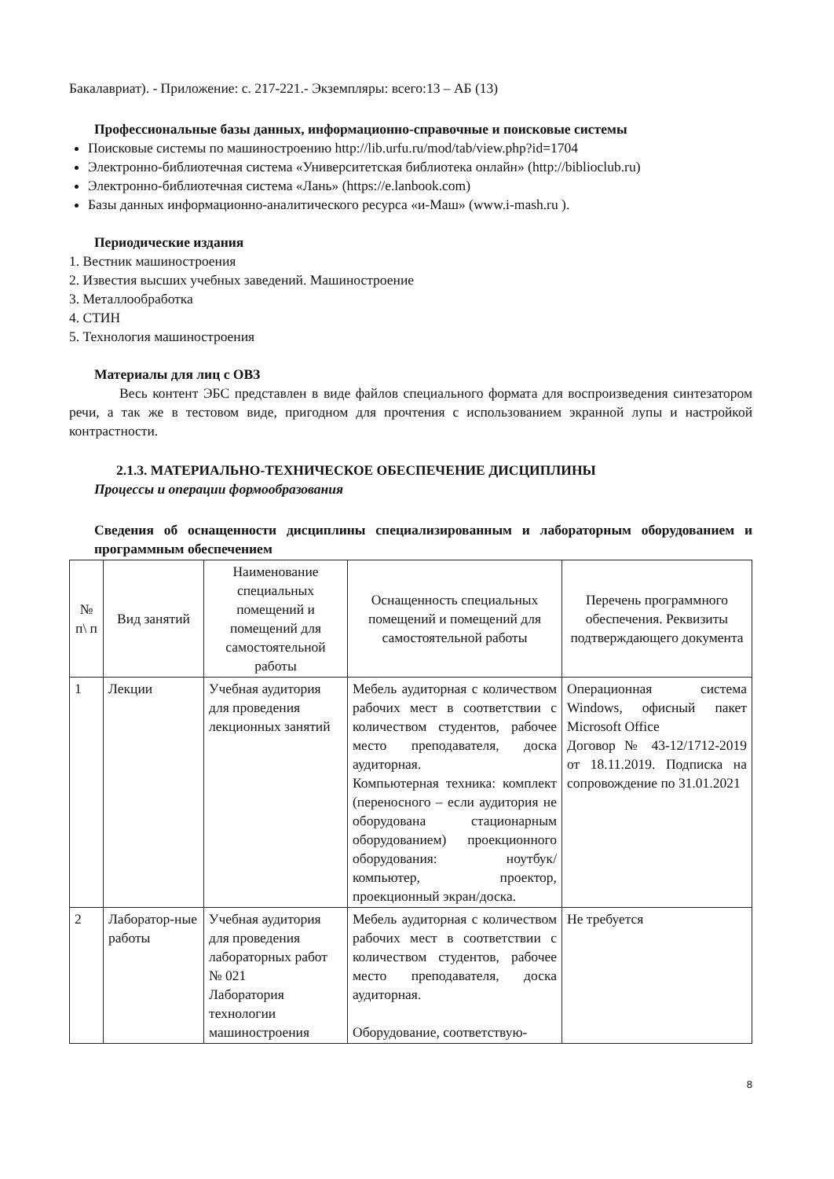Бакалавриат). - Приложение: с. 217-221.- Экземпляры: всего:13 – АБ (13)
Профессиональные базы данных, информационно-справочные и поисковые системы
Поисковые системы по машиностроению http://lib.urfu.ru/mod/tab/view.php?id=1704
Электронно-библиотечная система «Университетская библиотека онлайн» (http://biblioclub.ru)
Электронно-библиотечная система «Лань» (https://e.lanbook.com)
Базы данных информационно-аналитического ресурса «и-Маш» (www.i-mash.ru ).
Периодические издания
1. Вестник машиностроения
2. Известия высших учебных заведений. Машиностроение
3. Металлообработка
4. СТИН
5. Технология машиностроения
Материалы для лиц с ОВЗ
Весь контент ЭБС представлен в виде файлов специального формата для воспроизведения синтезатором речи, а так же в тестовом виде, пригодном для прочтения с использованием экранной лупы и настройкой контрастности.
2.1.3. МАТЕРИАЛЬНО-ТЕХНИЧЕСКОЕ ОБЕСПЕЧЕНИЕ ДИСЦИПЛИНЫ
Процессы и операции формообразования
Сведения об оснащенности дисциплины специализированным и лабораторным оборудованием и программным обеспечением
| № п\ п | Вид занятий | Наименование специальных помещений и помещений для самостоятельной работы | Оснащенность специальных помещений и помещений для самостоятельной работы | Перечень программного обеспечения. Реквизиты подтверждающего документа |
| --- | --- | --- | --- | --- |
| 1 | Лекции | Учебная аудитория для проведения лекционных занятий | Мебель аудиторная с количеством рабочих мест в соответствии с количеством студентов, рабочее место преподавателя, доска аудиторная. Компьютерная техника: комплект (переносного – если аудитория не оборудована стационарным оборудованием) проекционного оборудования: ноутбук/компьютер, проектор, проекционный экран/доска. | Операционная система Windows, офисный пакет Microsoft Office Договор № 43-12/1712-2019 от 18.11.2019. Подписка на сопровождение по 31.01.2021 |
| 2 | Лаборатор-ные работы | Учебная аудитория для проведения лабораторных работ № 021 Лаборатория технологии машиностроения | Мебель аудиторная с количеством рабочих мест в соответствии с количеством студентов, рабочее место преподавателя, доска аудиторная. Оборудование, соответствую- | Не требуется |
8